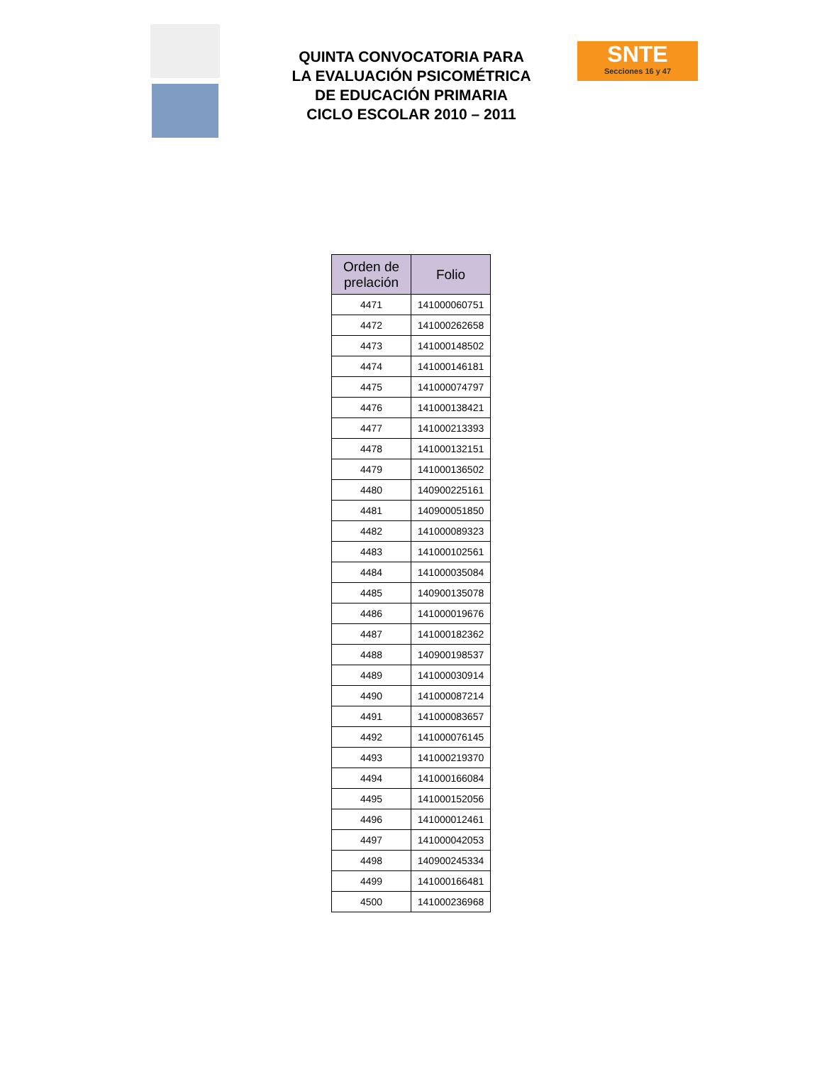QUINTA CONVOCATORIA PARA
LA EVALUACIÓN PSICOMÉTRICA
DE EDUCACIÓN PRIMARIA
CICLO ESCOLAR 2010 – 2011
SNTE
Secciones 16 y 47
| Orden de prelación | Folio |
| --- | --- |
| 4471 | 141000060751 |
| 4472 | 141000262658 |
| 4473 | 141000148502 |
| 4474 | 141000146181 |
| 4475 | 141000074797 |
| 4476 | 141000138421 |
| 4477 | 141000213393 |
| 4478 | 141000132151 |
| 4479 | 141000136502 |
| 4480 | 140900225161 |
| 4481 | 140900051850 |
| 4482 | 141000089323 |
| 4483 | 141000102561 |
| 4484 | 141000035084 |
| 4485 | 140900135078 |
| 4486 | 141000019676 |
| 4487 | 141000182362 |
| 4488 | 140900198537 |
| 4489 | 141000030914 |
| 4490 | 141000087214 |
| 4491 | 141000083657 |
| 4492 | 141000076145 |
| 4493 | 141000219370 |
| 4494 | 141000166084 |
| 4495 | 141000152056 |
| 4496 | 141000012461 |
| 4497 | 141000042053 |
| 4498 | 140900245334 |
| 4499 | 141000166481 |
| 4500 | 141000236968 |